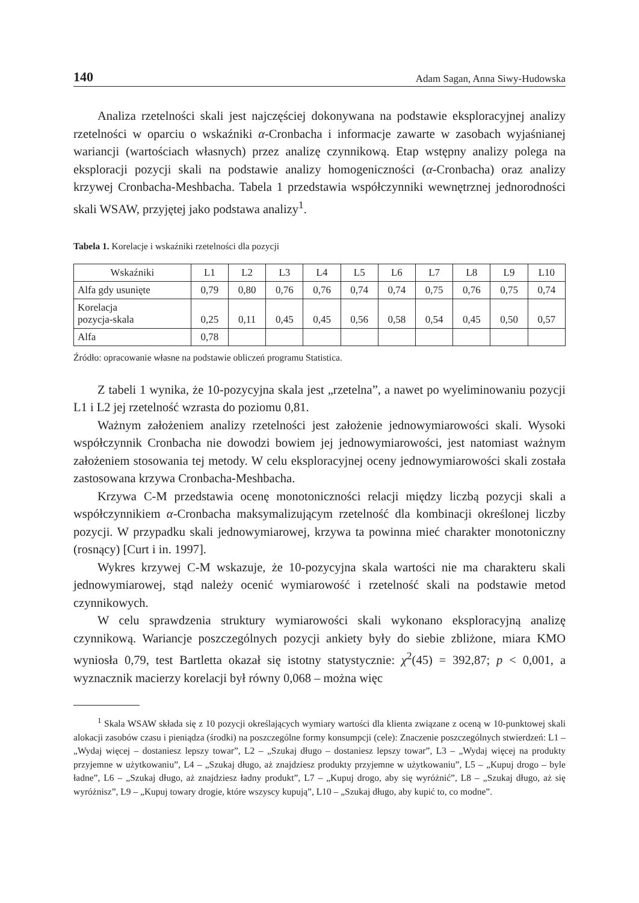140 Adam Sagan, Anna Siwy-Hudowska
Analiza rzetelności skali jest najczęściej dokonywana na podstawie eksploracyjnej analizy rzetelności w oparciu o wskaźniki α-Cronbacha i informacje zawarte w zasobach wyjaśnianej wariancji (wartościach własnych) przez analizę czynnikową. Etap wstępny analizy polega na eksploracji pozycji skali na podstawie analizy homogeniczności (α-Cronbacha) oraz analizy krzywej Cronbacha-Meshbacha. Tabela 1 przedstawia współczynniki wewnętrznej jednorodności skali WSAW, przyjętej jako podstawa analizy<sup>1</sup>.
Tabela 1. Korelacje i wskaźniki rzetelności dla pozycji
| Wskaźniki | L1 | L2 | L3 | L4 | L5 | L6 | L7 | L8 | L9 | L10 |
| --- | --- | --- | --- | --- | --- | --- | --- | --- | --- | --- |
| Alfa gdy usunięte | 0,79 | 0,80 | 0,76 | 0,76 | 0,74 | 0,74 | 0,75 | 0,76 | 0,75 | 0,74 |
| Korelacja pozycja-skala | 0,25 | 0,11 | 0,45 | 0,45 | 0,56 | 0,58 | 0,54 | 0,45 | 0,50 | 0,57 |
| Alfa | 0,78 | | | | | | | | | |
Źródło: opracowanie własne na podstawie obliczeń programu Statistica.
Z tabeli 1 wynika, że 10-pozycyjna skala jest „rzetelna”, a nawet po wyeliminowaniu pozycji L1 i L2 jej rzetelność wzrasta do poziomu 0,81.
Ważnym założeniem analizy rzetelności jest założenie jednowymiarowości skali. Wysoki współczynnik Cronbacha nie dowodzi bowiem jej jednowymiarowości, jest natomiast ważnym założeniem stosowania tej metody. W celu eksploracyjnej oceny jednowymiarowości skali została zastosowana krzywa Cronbacha-Meshbacha.
Krzywa C-M przedstawia ocenę monotoniczności relacji między liczbą pozycji skali a współczynnikiem α-Cronbacha maksymalizującym rzetelność dla kombinacji określonej liczby pozycji. W przypadku skali jednowymiarowej, krzywa ta powinna mieć charakter monotoniczny (rosnący) [Curt i in. 1997].
Wykres krzywej C-M wskazuje, że 10-pozycyjna skala wartości nie ma charakteru skali jednowymiarowej, stąd należy ocenić wymiarowość i rzetelność skali na podstawie metod czynnikowych.
W celu sprawdzenia struktury wymiarowości skali wykonano eksploracyjną analizę czynnikową. Wariancje poszczególnych pozycji ankiety były do siebie zbliżone, miara KMO wyniosła 0,79, test Bartletta okazał się istotny statystycznie: χ<sup>2</sup>(45) = 392,87; p < 0,001, a wyznacznik macierzy korelacji był równy 0,068 – można więc
<sup>1</sup> Skala WSAW składa się z 10 pozycji określających wymiary wartości dla klienta związane z oceną w 10-punktowej skali alokacji zasobów czasu i pieniądza (środki) na poszczególne formy konsumpcji (cele): Znaczenie poszczególnych stwierdzeń: L1 – „Wydaj więcej – dostaniesz lepszy towar”, L2 – „Szukaj długo – dostaniesz lepszy towar”, L3 – „Wydaj więcej na produkty przyjemne w użytkowaniu”, L4 – „Szukaj długo, aż znajdziesz produkty przyjemne w użytkowaniu”, L5 – „Kupuj drogo – byle ładne”, L6 – „Szukaj długo, aż znajdziesz ładny produkt”, L7 – „Kupuj drogo, aby się wyróżnić”, L8 – „Szukaj długo, aż się wyróżnisz”, L9 – „Kupuj towary drogie, które wszyscy kupują”, L10 – „Szukaj długo, aby kupić to, co modne”.